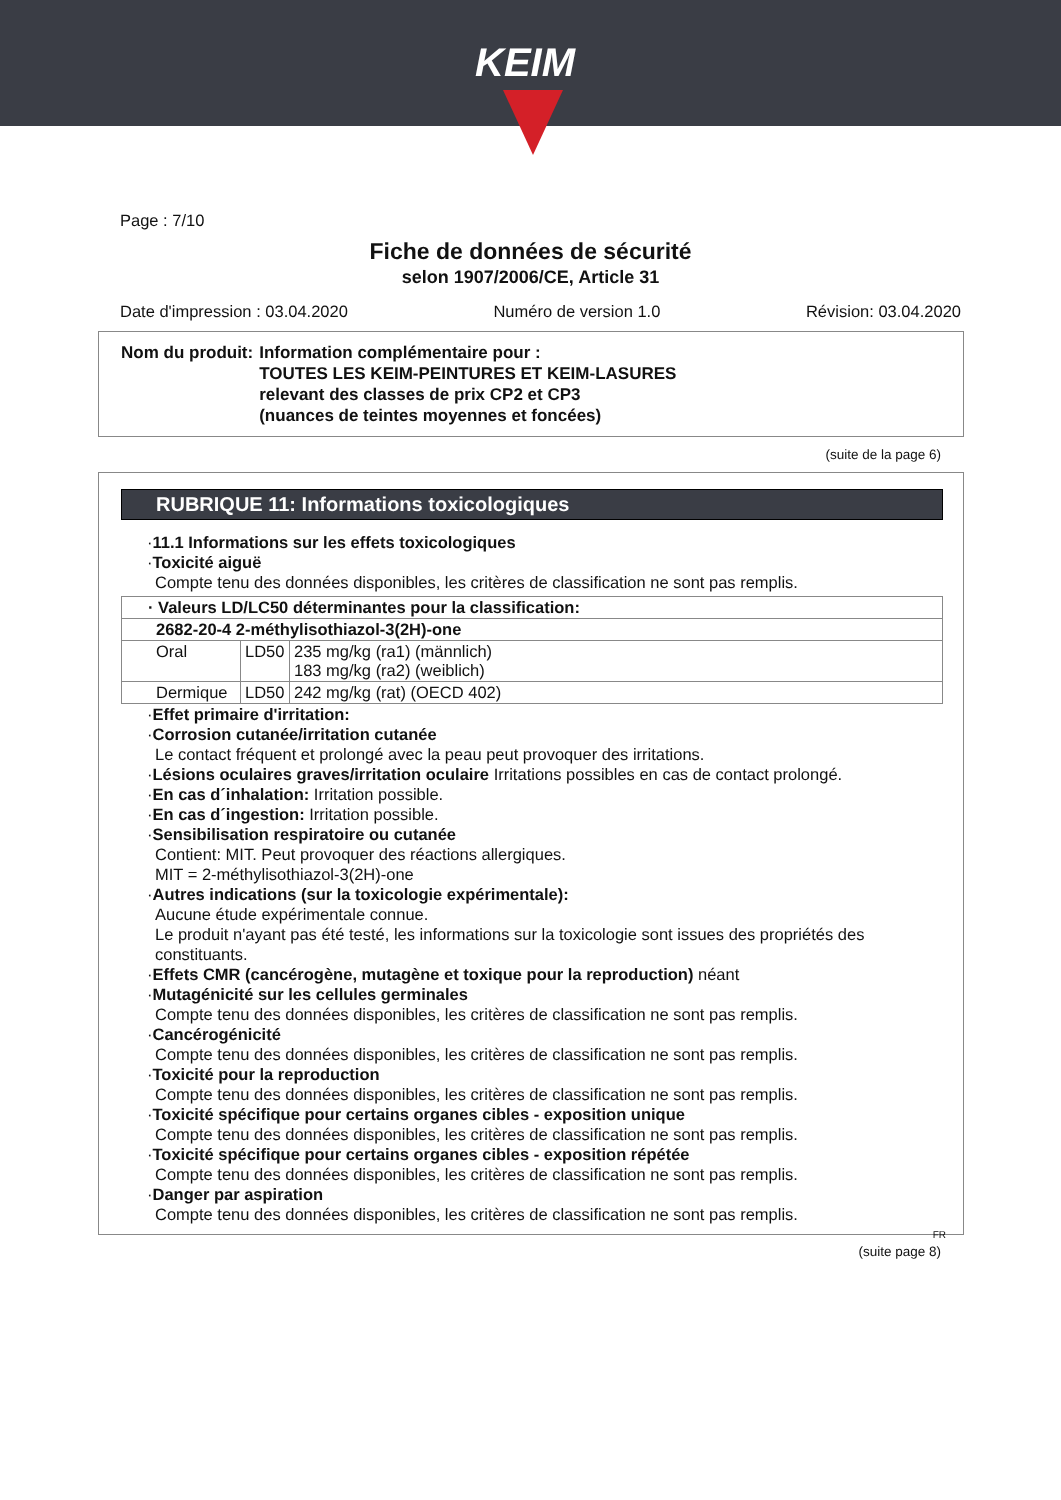KEIM
Page : 7/10
Fiche de données de sécurité
selon 1907/2006/CE, Article 31
Date d'impression : 03.04.2020 Numéro de version 1.0 Révision: 03.04.2020
| Nom du produit: | Information complémentaire pour : TOUTES LES KEIM-PEINTURES ET KEIM-LASURES relevant des classes de prix CP2 et CP3 (nuances de teintes moyennes et foncées) |
(suite de la page 6)
RUBRIQUE 11: Informations toxicologiques
·11.1 Informations sur les effets toxicologiques
·Toxicité aiguë
Compte tenu des données disponibles, les critères de classification ne sont pas remplis.
| · Valeurs LD/LC50 déterminantes pour la classification: | | |
| 2682-20-4 2-méthylisothiazol-3(2H)-one | | |
| Oral | LD50 | 235 mg/kg (ra1) (männlich) 183 mg/kg (ra2) (weiblich) |
| Dermique | LD50 | 242 mg/kg (rat) (OECD 402) |
·Effet primaire d'irritation:
·Corrosion cutanée/irritation cutanée
Le contact fréquent et prolongé avec la peau peut provoquer des irritations.
·Lésions oculaires graves/irritation oculaire Irritations possibles en cas de contact prolongé.
·En cas d´inhalation: Irritation possible.
·En cas d´ingestion: Irritation possible.
·Sensibilisation respiratoire ou cutanée
Contient: MIT. Peut provoquer des réactions allergiques.
MIT = 2-méthylisothiazol-3(2H)-one
·Autres indications (sur la toxicologie expérimentale):
Aucune étude expérimentale connue.
Le produit n'ayant pas été testé, les informations sur la toxicologie sont issues des propriétés des constituants.
·Effets CMR (cancérogène, mutagène et toxique pour la reproduction) néant
·Mutagénicité sur les cellules germinales
Compte tenu des données disponibles, les critères de classification ne sont pas remplis.
·Cancérogénicité
Compte tenu des données disponibles, les critères de classification ne sont pas remplis.
·Toxicité pour la reproduction
Compte tenu des données disponibles, les critères de classification ne sont pas remplis.
·Toxicité spécifique pour certains organes cibles - exposition unique
Compte tenu des données disponibles, les critères de classification ne sont pas remplis.
·Toxicité spécifique pour certains organes cibles - exposition répétée
Compte tenu des données disponibles, les critères de classification ne sont pas remplis.
·Danger par aspiration
Compte tenu des données disponibles, les critères de classification ne sont pas remplis.
FR
(suite page 8)